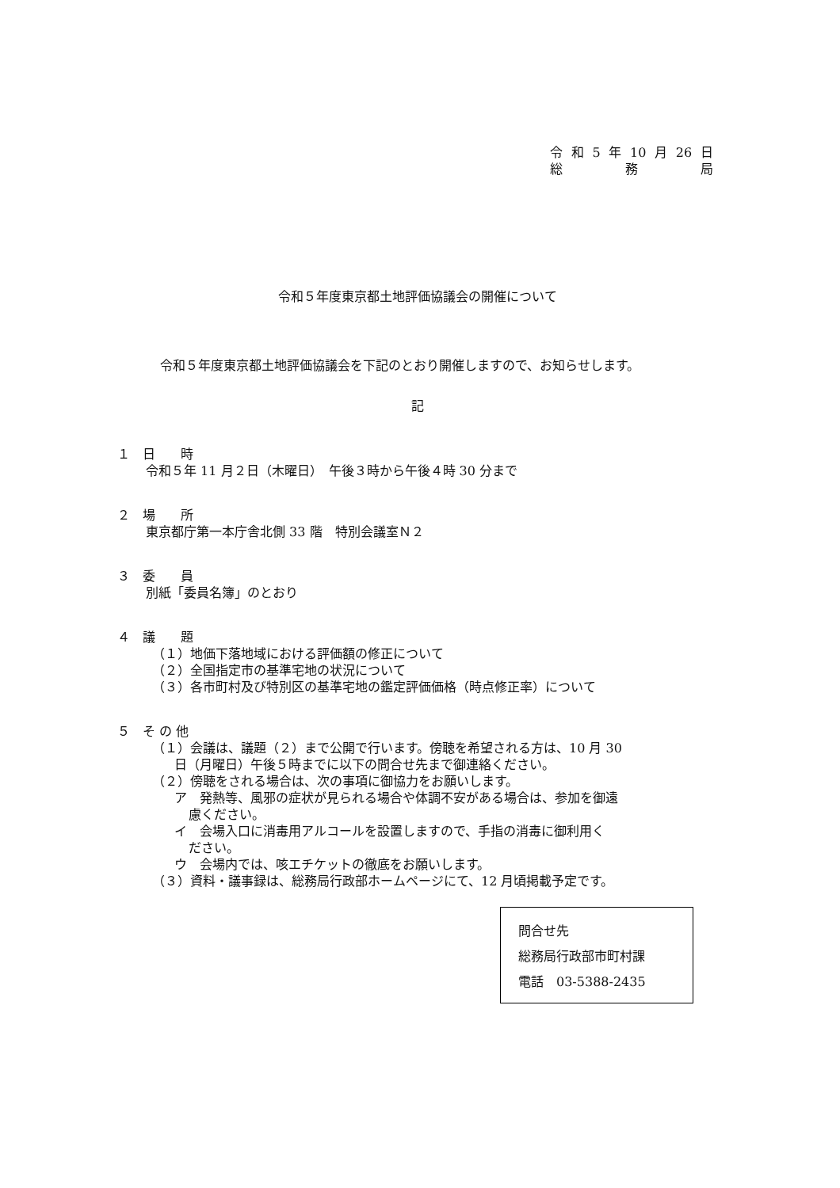令和 5 年 10 月 26 日
総 務 局
令和５年度東京都土地評価協議会の開催について
令和５年度東京都土地評価協議会を下記のとおり開催しますので、お知らせします。
記
１　日　　時
令和５年 11 月２日（木曜日）　午後３時から午後４時 30 分まで
２　場　　所
東京都庁第一本庁舎北側 33 階　特別会議室Ｎ２
３　委　　員
別紙「委員名簿」のとおり
４　議　　題
（１）地価下落地域における評価額の修正について
（２）全国指定市の基準宅地の状況について
（３）各市町村及び特別区の基準宅地の鑑定評価価格（時点修正率）について
５　そ の 他
（１）会議は、議題（２）まで公開で行います。傍聴を希望される方は、10 月 30
日（月曜日）午後５時までに以下の問合せ先まで御連絡ください。
（２）傍聴をされる場合は、次の事項に御協力をお願いします。
ア　発熱等、風邪の症状が見られる場合や体調不安がある場合は、参加を御遠
慮ください。
イ　会場入口に消毒用アルコールを設置しますので、手指の消毒に御利用く
ださい。
ウ　会場内では、咳エチケットの徹底をお願いします。
（３）資料・議事録は、総務局行政部ホームページにて、12 月頃掲載予定です。
問合せ先
総務局行政部市町村課
電話　03-5388-2435